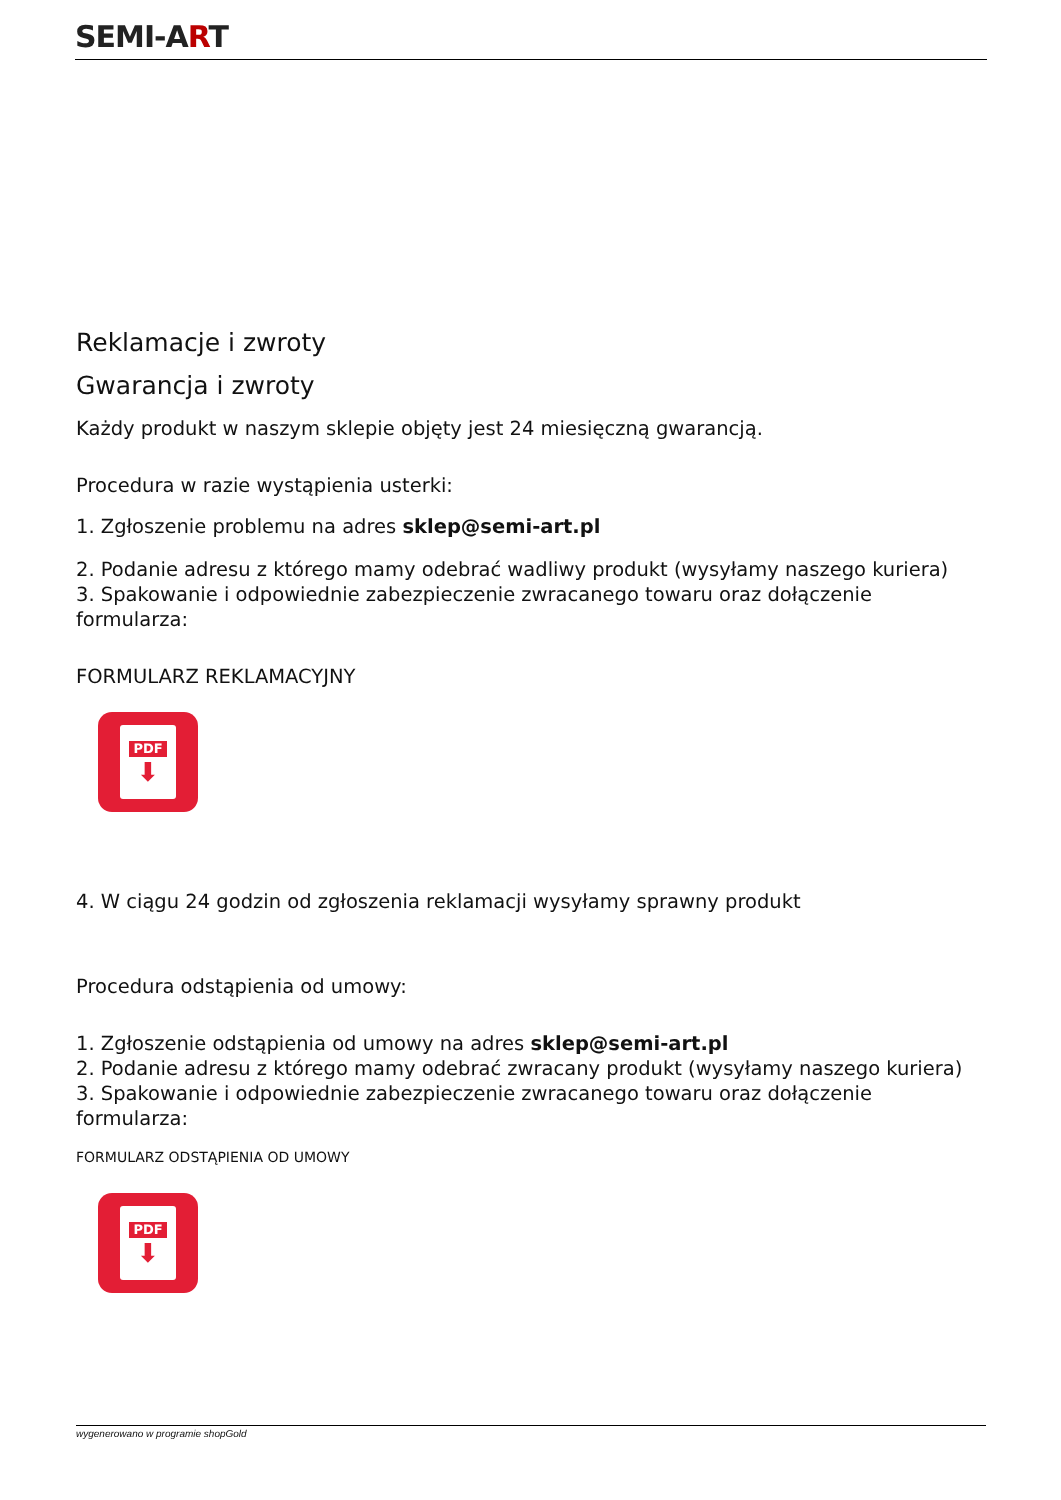SEMI-ART
Reklamacje i zwroty
Gwarancja i zwroty
Każdy produkt w naszym sklepie objęty jest 24 miesięczną gwarancją.
Procedura w razie wystąpienia usterki:
1. Zgłoszenie problemu na adres sklep@semi-art.pl
2. Podanie adresu z którego mamy odebrać wadliwy produkt (wysyłamy naszego kuriera)
3. Spakowanie i odpowiednie zabezpieczenie zwracanego towaru oraz dołączenie formularza:
FORMULARZ REKLAMACYJNY
PDF
⬇
4. W ciągu 24 godzin od zgłoszenia reklamacji wysyłamy sprawny produkt
Procedura odstąpienia od umowy:
1. Zgłoszenie odstąpienia od umowy na adres sklep@semi-art.pl
2. Podanie adresu z którego mamy odebrać zwracany produkt (wysyłamy naszego kuriera)
3. Spakowanie i odpowiednie zabezpieczenie zwracanego towaru oraz dołączenie formularza:
FORMULARZ ODSTĄPIENIA OD UMOWY
PDF
⬇
wygenerowano w programie shopGold